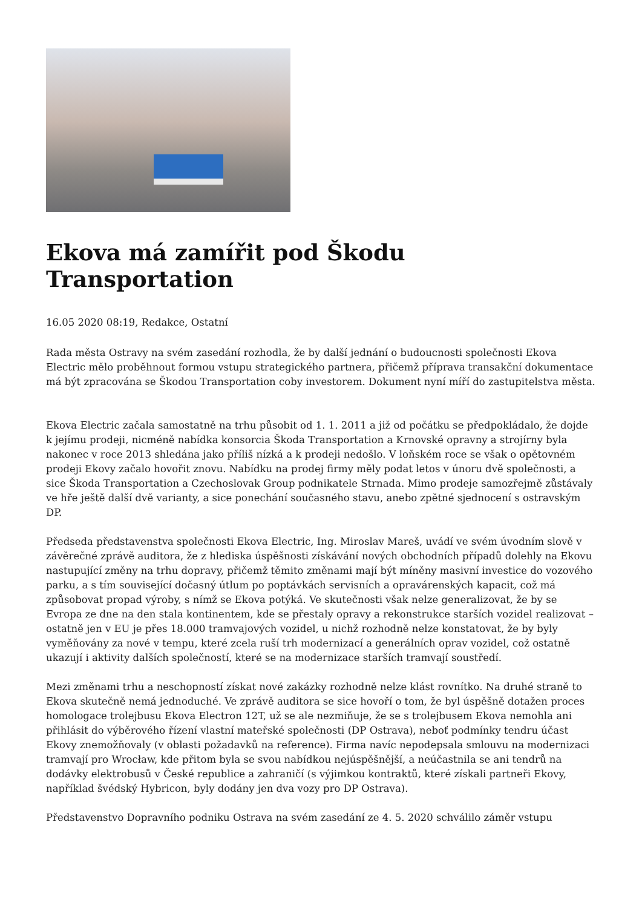Ekova má zamířit pod Škodu Transportation
16.05 2020 08:19, Redakce, Ostatní
Rada města Ostravy na svém zasedání rozhodla, že by další jednání o budoucnosti společnosti Ekova Electric mělo proběhnout formou vstupu strategického partnera, přičemž příprava transakční dokumentace má být zpracována se Škodou Transportation coby investorem. Dokument nyní míří do zastupitelstva města.
Ekova Electric začala samostatně na trhu působit od 1. 1. 2011 a již od počátku se předpokládalo, že dojde k jejímu prodeji, nicméně nabídka konsorcia Škoda Transportation a Krnovské opravny a strojírny byla nakonec v roce 2013 shledána jako příliš nízká a k prodeji nedošlo. V loňském roce se však o opětovném prodeji Ekovy začalo hovořit znovu. Nabídku na prodej firmy měly podat letos v únoru dvě společnosti, a sice Škoda Transportation a Czechoslovak Group podnikatele Strnada. Mimo prodeje samozřejmě zůstávaly ve hře ještě další dvě varianty, a sice ponechání současného stavu, anebo zpětné sjednocení s ostravským DP.
Předseda představenstva společnosti Ekova Electric, Ing. Miroslav Mareš, uvádí ve svém úvodním slově v závěrečné zprávě auditora, že z hlediska úspěšnosti získávání nových obchodních případů dolehly na Ekovu nastupující změny na trhu dopravy, přičemž těmito změnami mají být míněny masivní investice do vozového parku, a s tím související dočasný útlum po poptávkách servisních a opravárenských kapacit, což má způsobovat propad výroby, s nímž se Ekova potýká. Ve skutečnosti však nelze generalizovat, že by se Evropa ze dne na den stala kontinentem, kde se přestaly opravy a rekonstrukce starších vozidel realizovat – ostatně jen v EU je přes 18.000 tramvajových vozidel, u nichž rozhodně nelze konstatovat, že by byly vyměňovány za nové v tempu, které zcela ruší trh modernizací a generálních oprav vozidel, což ostatně ukazují i aktivity dalších společností, které se na modernizace starších tramvají soustředí.
Mezi změnami trhu a neschopností získat nové zakázky rozhodně nelze klást rovnítko. Na druhé straně to Ekova skutečně nemá jednoduché. Ve zprávě auditora se sice hovoří o tom, že byl úspěšně dotažen proces homologace trolejbusu Ekova Electron 12T, už se ale nezmiňuje, že se s trolejbusem Ekova nemohla ani přihlásit do výběrového řízení vlastní mateřské společnosti (DP Ostrava), neboť podmínky tendru účast Ekovy znemožňovaly (v oblasti požadavků na reference). Firma navíc nepodepsala smlouvu na modernizaci tramvají pro Wrocław, kde přitom byla se svou nabídkou nejúspěšnější, a neúčastnila se ani tendrů na dodávky elektrobusů v České republice a zahraničí (s výjimkou kontraktů, které získali partneři Ekovy, například švédský Hybricon, byly dodány jen dva vozy pro DP Ostrava).
Představenstvo Dopravního podniku Ostrava na svém zasedání ze 4. 5. 2020 schválilo záměr vstupu